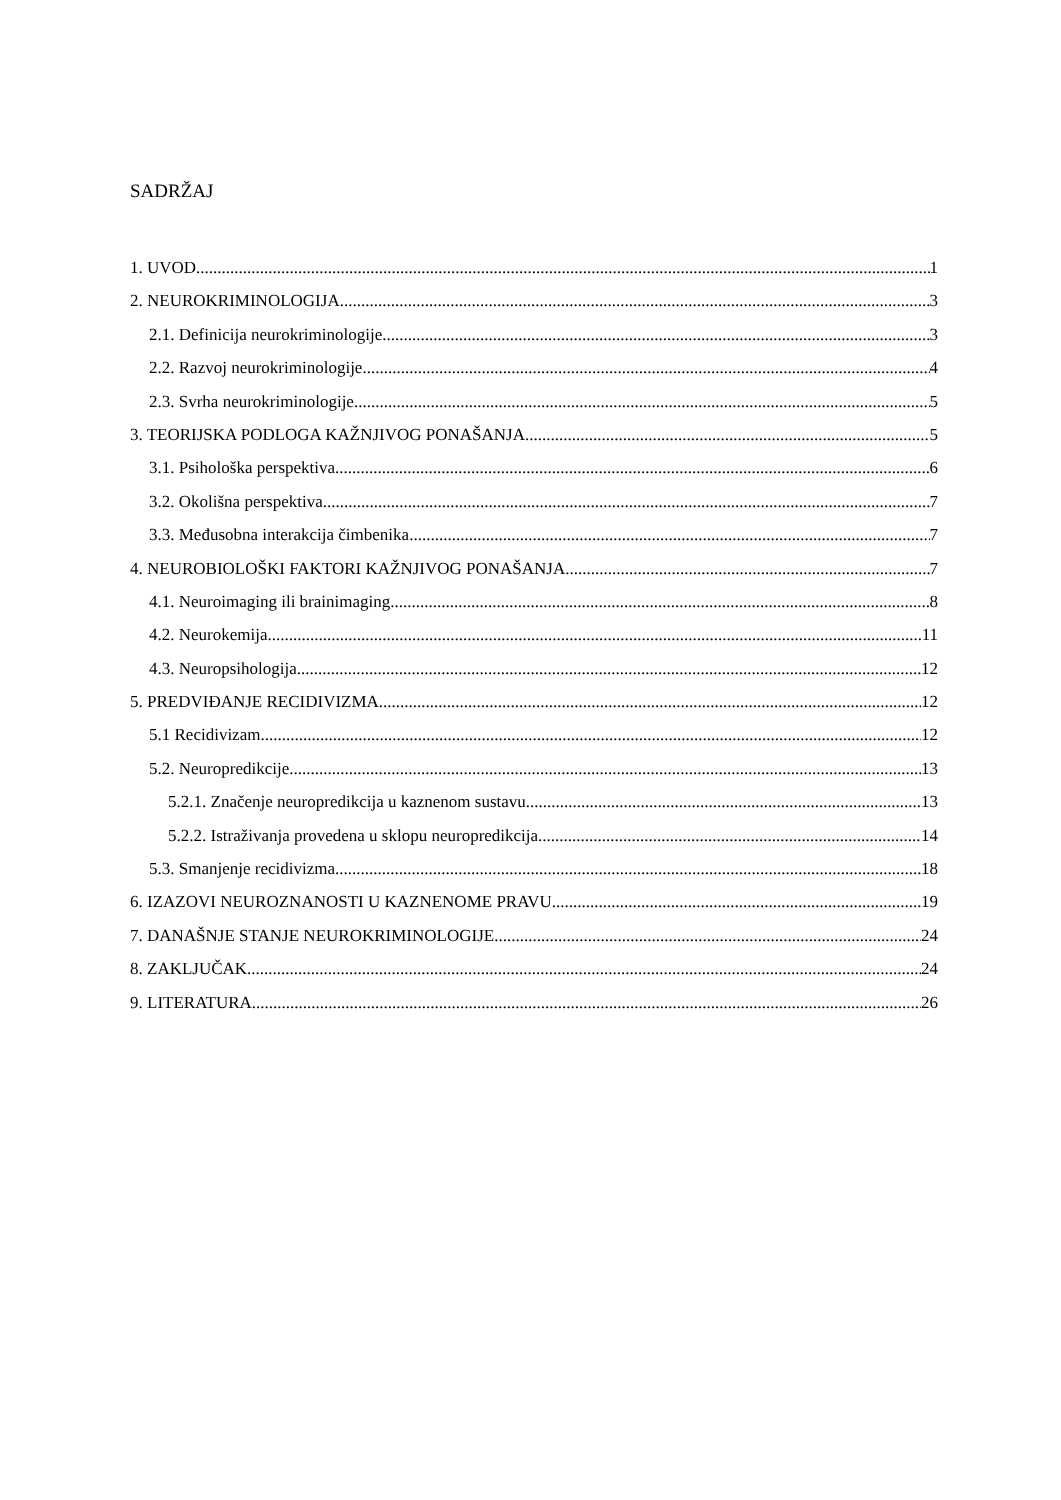SADRŽAJ
1. UVOD 1
2. NEUROKRIMINOLOGIJA 3
2.1. Definicija neurokriminologije 3
2.2. Razvoj neurokriminologije 4
2.3. Svrha neurokriminologije 5
3. TEORIJSKA PODLOGA KAŽNJIVOG PONAŠANJA 5
3.1. Psihološka perspektiva 6
3.2. Okolišna perspektiva 7
3.3. Međusobna interakcija čimbenika 7
4. NEUROBIOLOŠKI FAKTORI KAŽNJIVOG PONAŠANJA 7
4.1. Neuroimaging ili brainimaging 8
4.2. Neurokemija 11
4.3. Neuropsihologija 12
5. PREDVIĐANJE RECIDIVIZMA 12
5.1 Recidivizam 12
5.2. Neuropredikcije 13
5.2.1. Značenje neuropredikcija u kaznenom sustavu 13
5.2.2. Istraživanja provedena u sklopu neuropredikcija 14
5.3. Smanjenje recidivizma 18
6. IZAZOVI NEUROZNANOSTI U KAZNENOME PRAVU 19
7. DANAŠNJE STANJE NEUROKRIMINOLOGIJE 24
8. ZAKLJUČAK 24
9. LITERATURA 26